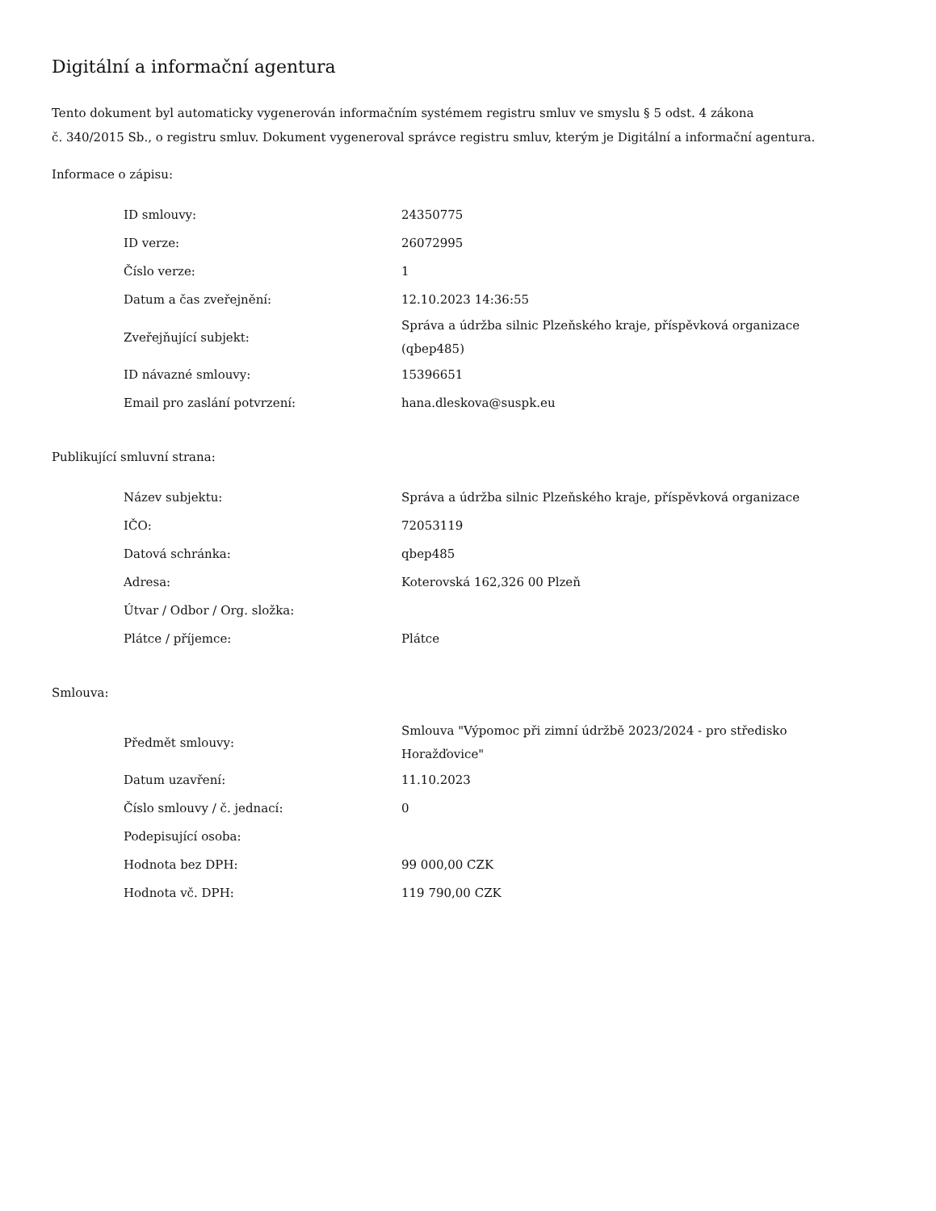Digitální a informační agentura
Tento dokument byl automaticky vygenerován informačním systémem registru smluv ve smyslu § 5 odst. 4 zákona
č. 340/2015 Sb., o registru smluv. Dokument vygeneroval správce registru smluv, kterým je Digitální a informační agentura.
Informace o zápisu:
| ID smlouvy: | 24350775 |
| ID verze: | 26072995 |
| Číslo verze: | 1 |
| Datum a čas zveřejnění: | 12.10.2023 14:36:55 |
| Zveřejňující subjekt: | Správa a údržba silnic Plzeňského kraje, příspěvková organizace (qbep485) |
| ID návazné smlouvy: | 15396651 |
| Email pro zaslání potvrzení: | hana.dleskova@suspk.eu |
Publikující smluvní strana:
| Název subjektu: | Správa a údržba silnic Plzeňského kraje, příspěvková organizace |
| IČO: | 72053119 |
| Datová schránka: | qbep485 |
| Adresa: | Koterovská 162,326 00 Plzeň |
| Útvar / Odbor / Org. složka: | |
| Plátce / příjemce: | Plátce |
Smlouva:
| Předmět smlouvy: | Smlouva "Výpomoc při zimní údržbě 2023/2024 - pro středisko Horažďovice" |
| Datum uzavření: | 11.10.2023 |
| Číslo smlouvy / č. jednací: | 0 |
| Podepisující osoba: | |
| Hodnota bez DPH: | 99 000,00 CZK |
| Hodnota vč. DPH: | 119 790,00 CZK |